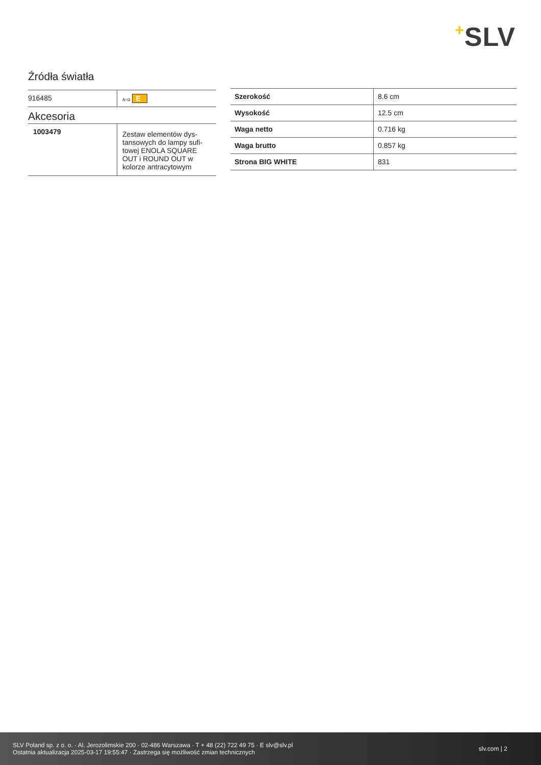+SLV
Źródła światła
| 916485 | A↑G E |
Akcesoria
| 1003479 | Zestaw elementów dys- tansowych do lampy sufi- towej ENOLA SQUARE OUT i ROUND OUT w kolorze antracytowym |
| Szerokość | 8.6 cm |
| Wysokość | 12.5 cm |
| Waga netto | 0.716 kg |
| Waga brutto | 0.857 kg |
| Strona BIG WHITE | 831 |
SLV Poland sp. z o. o. · Al. Jerozolimskie 200 · 02-486 Warszawa · T + 48 (22) 722 49 75 · E slv@slv.pl
Ostatnia aktualizacja 2025-03-17 19:55:47 · Zastrzega się możliwość zmian technicznych
slv.com | 2